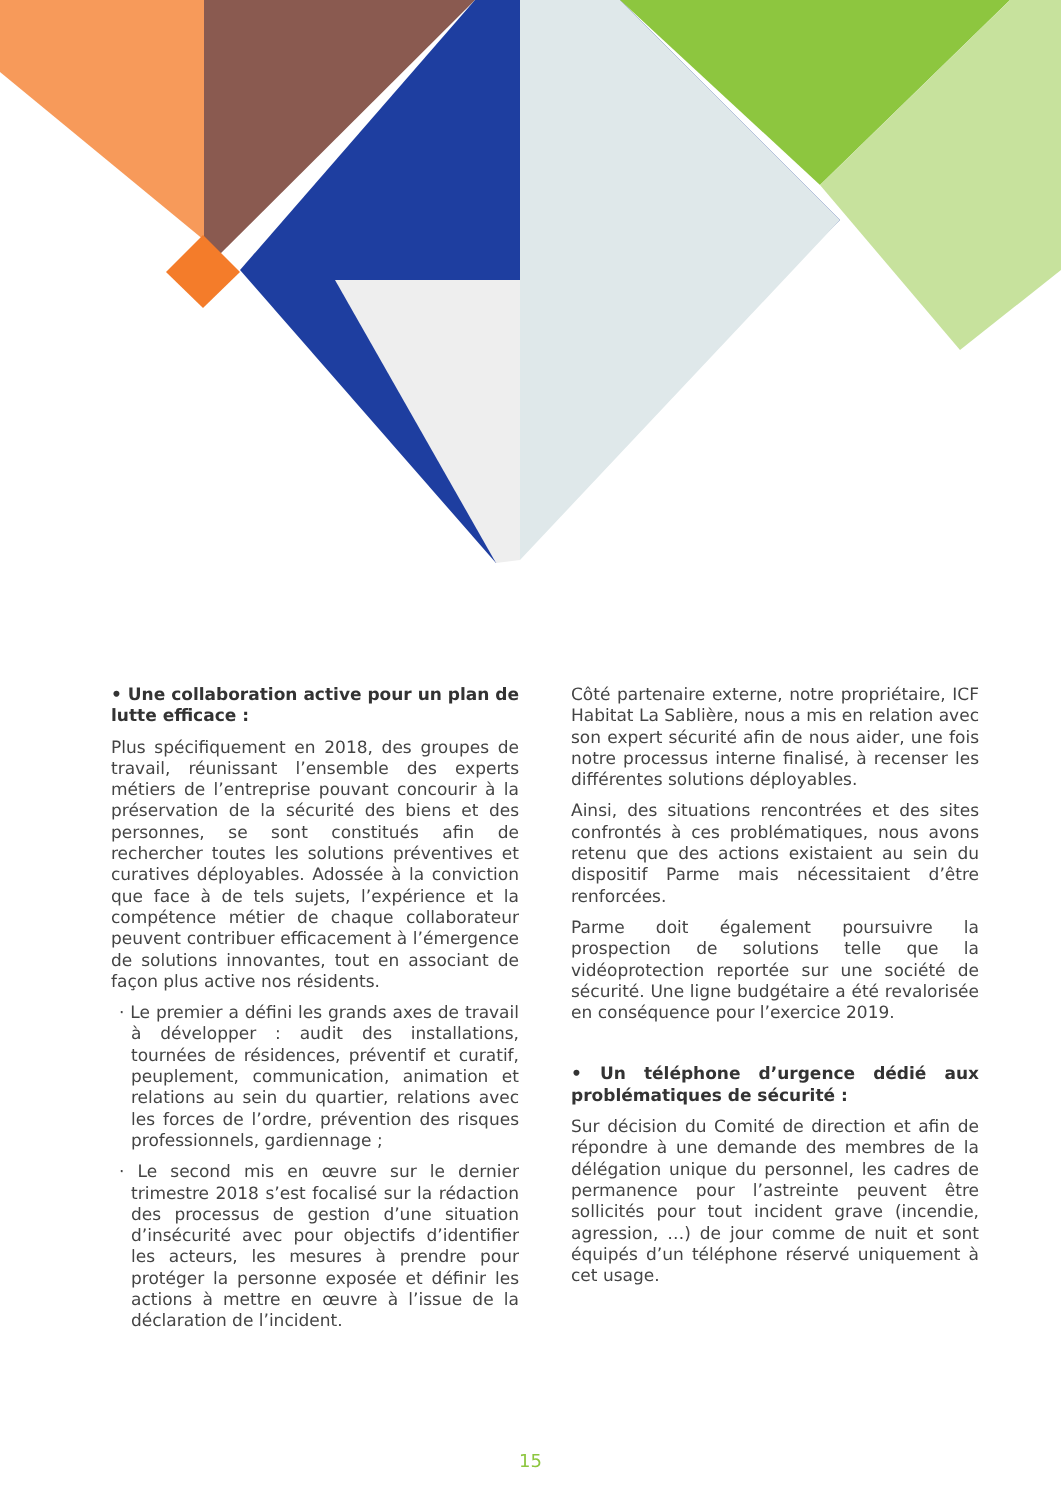• Une collaboration active pour un plan de lutte efficace :
Plus spécifiquement en 2018, des groupes de travail, réunissant l’ensemble des experts métiers de l’entreprise pouvant concourir à la préservation de la sécurité des biens et des personnes, se sont constitués afin de rechercher toutes les solutions préventives et curatives déployables. Adossée à la conviction que face à de tels sujets, l’expérience et la compétence métier de chaque collaborateur peuvent contribuer efficacement à l’émergence de solutions innovantes, tout en associant de façon plus active nos résidents.
· Le premier a défini les grands axes de travail à développer : audit des installations, tournées de résidences, préventif et curatif, peuplement, communication, animation et relations au sein du quartier, relations avec les forces de l’ordre, prévention des risques professionnels, gardiennage ;
· Le second mis en œuvre sur le dernier trimestre 2018 s’est focalisé sur la rédaction des processus de gestion d’une situation d’insécurité avec pour objectifs d’identifier les acteurs, les mesures à prendre pour protéger la personne exposée et définir les actions à mettre en œuvre à l’issue de la déclaration de l’incident.
Côté partenaire externe, notre propriétaire, ICF Habitat La Sablière, nous a mis en relation avec son expert sécurité afin de nous aider, une fois notre processus interne finalisé, à recenser les différentes solutions déployables.
Ainsi, des situations rencontrées et des sites confrontés à ces problématiques, nous avons retenu que des actions existaient au sein du dispositif Parme mais nécessitaient d’être renforcées.
Parme doit également poursuivre la prospection de solutions telle que la vidéoprotection reportée sur une société de sécurité. Une ligne budgétaire a été revalorisée en conséquence pour l’exercice 2019.
• Un téléphone d’urgence dédié aux problématiques de sécurité :
Sur décision du Comité de direction et afin de répondre à une demande des membres de la délégation unique du personnel, les cadres de permanence pour l’astreinte peuvent être sollicités pour tout incident grave (incendie, agression, …) de jour comme de nuit et sont équipés d’un téléphone réservé uniquement à cet usage.
15